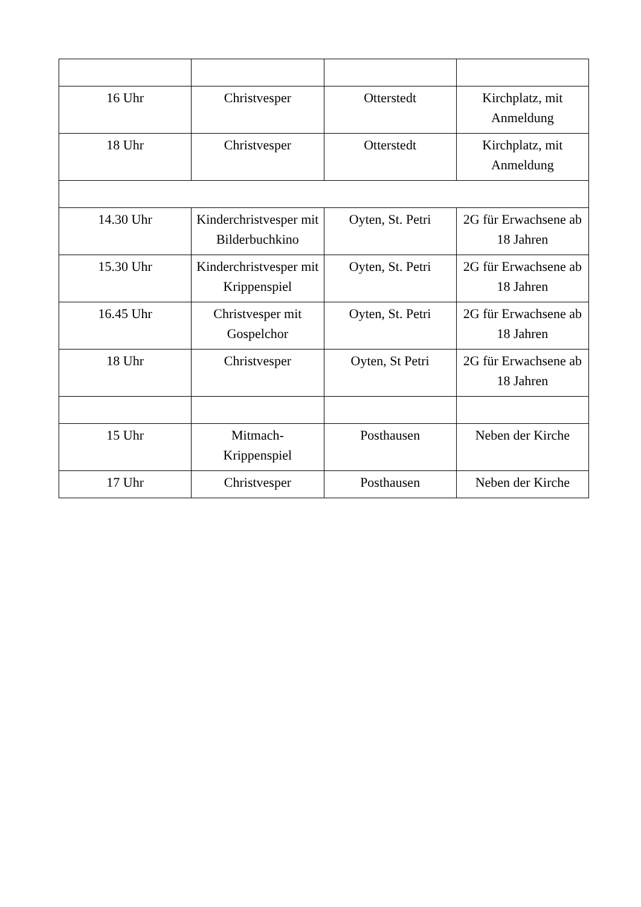| 16 Uhr | Christvesper | Otterstedt | Kirchplatz, mit Anmeldung |
| 18 Uhr | Christvesper | Otterstedt | Kirchplatz, mit Anmeldung |
| 14.30 Uhr | Kinderchristvesper mit Bilderbuchkino | Oyten, St. Petri | 2G für Erwachsene ab 18 Jahren |
| 15.30 Uhr | Kinderchristvesper mit Krippenspiel | Oyten, St. Petri | 2G für Erwachsene ab 18 Jahren |
| 16.45 Uhr | Christvesper mit Gospelchor | Oyten, St. Petri | 2G für Erwachsene ab 18 Jahren |
| 18 Uhr | Christvesper | Oyten, St Petri | 2G für Erwachsene ab 18 Jahren |
| 15 Uhr | Mitmach- Krippenspiel | Posthausen | Neben der Kirche |
| 17 Uhr | Christvesper | Posthausen | Neben der Kirche |